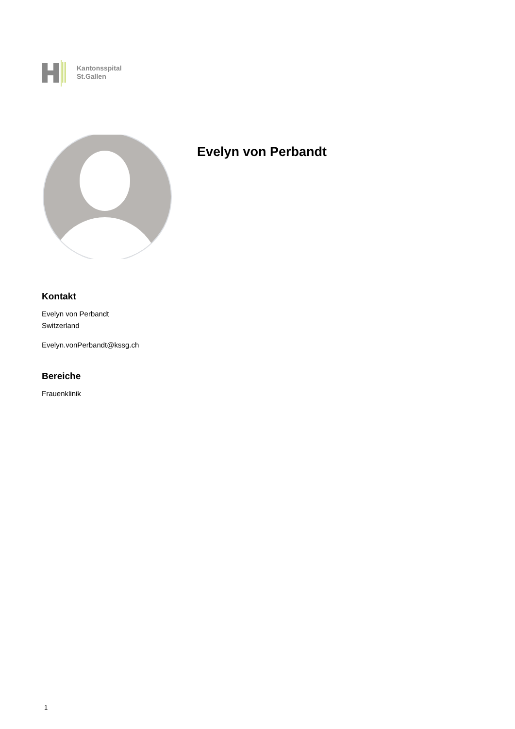Kantonsspital
St.Gallen
Evelyn von Perbandt
Kontakt
Evelyn von Perbandt
Switzerland
Evelyn.vonPerbandt@kssg.ch
Bereiche
Frauenklinik
1